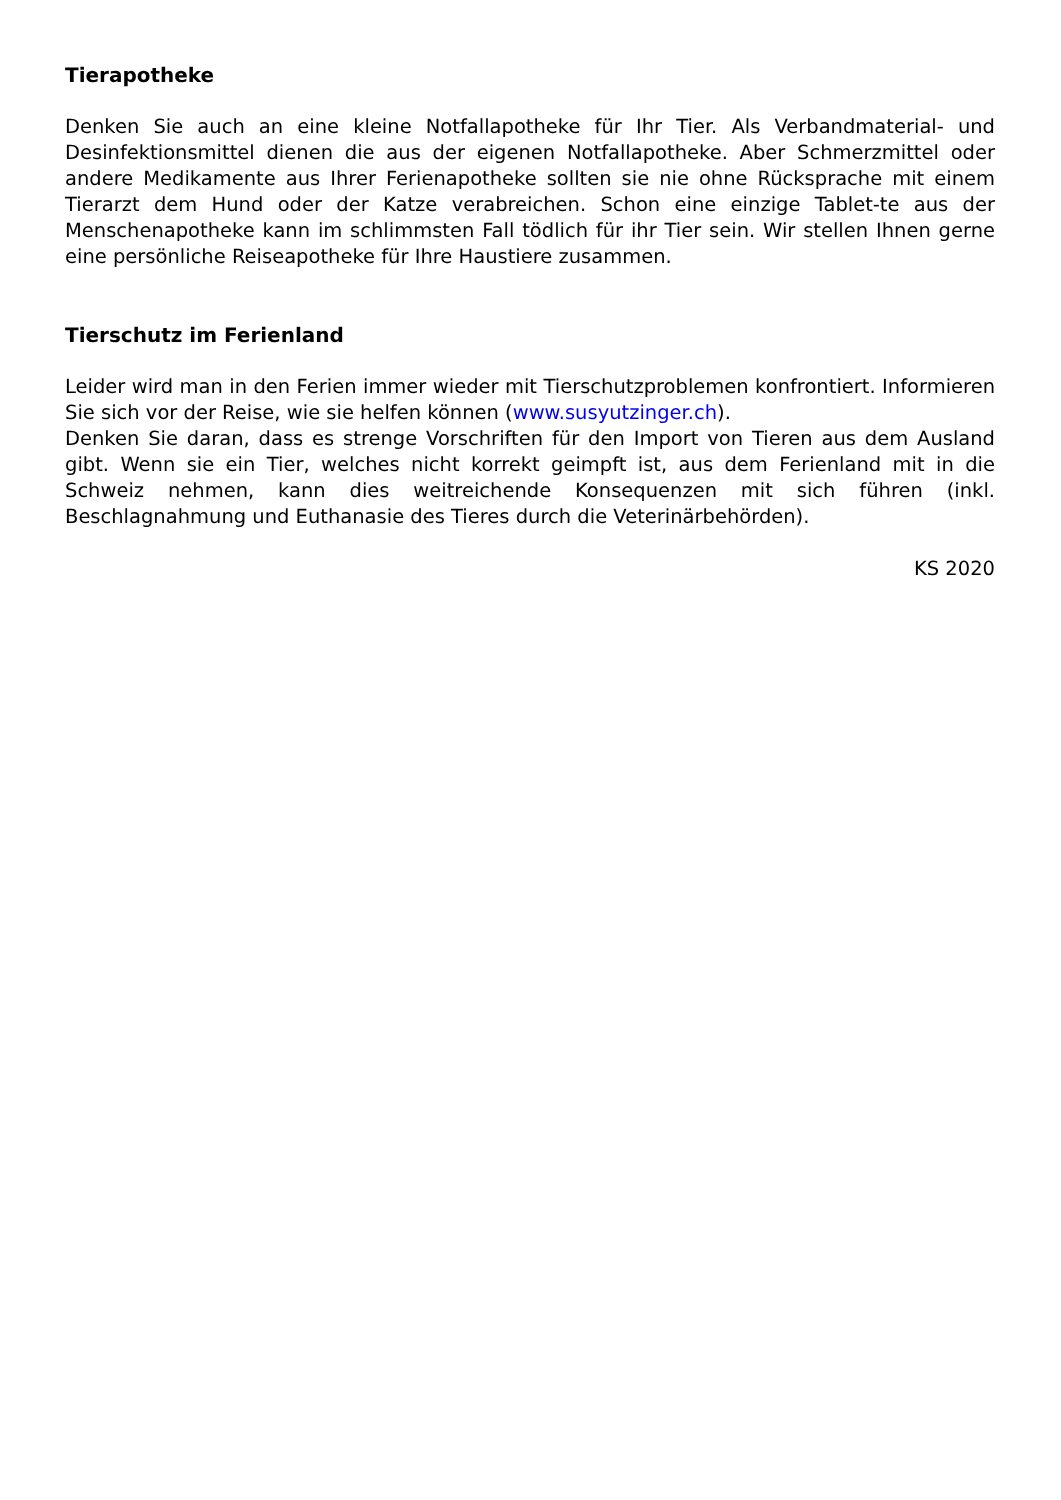Tierapotheke
Denken Sie auch an eine kleine Notfallapotheke für Ihr Tier. Als Verbandmaterial- und Desinfektionsmittel dienen die aus der eigenen Notfallapotheke. Aber Schmerzmittel oder andere Medikamente aus Ihrer Ferienapotheke sollten sie nie ohne Rücksprache mit einem Tierarzt dem Hund oder der Katze verabreichen. Schon eine einzige Tablet-te aus der Menschenapotheke kann im schlimmsten Fall tödlich für ihr Tier sein. Wir stellen Ihnen gerne eine persönliche Reiseapotheke für Ihre Haustiere zusammen.
Tierschutz im Ferienland
Leider wird man in den Ferien immer wieder mit Tierschutzproblemen konfrontiert. Informieren Sie sich vor der Reise, wie sie helfen können (www.susyutzinger.ch).
Denken Sie daran, dass es strenge Vorschriften für den Import von Tieren aus dem Ausland gibt. Wenn sie ein Tier, welches nicht korrekt geimpft ist, aus dem Ferienland mit in die Schweiz nehmen, kann dies weitreichende Konsequenzen mit sich führen (inkl. Beschlagnahmung und Euthanasie des Tieres durch die Veterinärbehörden).
KS 2020